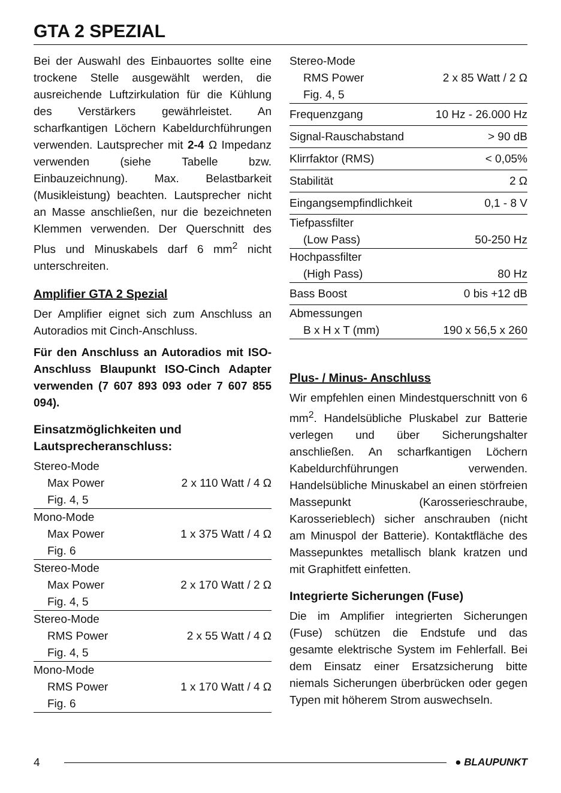GTA 2 SPEZIAL
Bei der Auswahl des Einbauortes sollte eine trockene Stelle ausgewählt werden, die ausreichende Luftzirkulation für die Kühlung des Verstärkers gewährleistet. An scharfkantigen Löchern Kabeldurchführungen verwenden. Lautsprecher mit 2-4 Ω Impedanz verwenden (siehe Tabelle bzw. Einbauzeichnung). Max. Belastbarkeit (Musikleistung) beachten. Lautsprecher nicht an Masse anschließen, nur die bezeichneten Klemmen verwenden. Der Querschnitt des Plus und Minuskabels darf 6 mm<sup>2</sup> nicht unterschreiten.
Amplifier GTA 2 Spezial
Der Amplifier eignet sich zum Anschluss an Autoradios mit Cinch-Anschluss.
Für den Anschluss an Autoradios mit ISO-Anschluss Blaupunkt ISO-Cinch Adapter verwenden (7 607 893 093 oder 7 607 855 094).
Einsatzmöglichkeiten und Lautsprecheranschluss:
| Stereo-Mode | |
| Max Power | 2 x 110 Watt / 4 Ω |
| Fig. 4, 5 | |
| Mono-Mode | |
| Max Power | 1 x 375 Watt / 4 Ω |
| Fig. 6 | |
| Stereo-Mode | |
| Max Power | 2 x 170 Watt / 2 Ω |
| Fig. 4, 5 | |
| Stereo-Mode | |
| RMS Power | 2 x 55 Watt / 4 Ω |
| Fig. 4, 5 | |
| Mono-Mode | |
| RMS Power | 1 x 170 Watt / 4 Ω |
| Fig. 6 | |
| Stereo-Mode | |
| RMS Power | 2 x 85 Watt / 2 Ω |
| Fig. 4, 5 | |
| Frequenzgang | 10 Hz - 26.000 Hz |
| Signal-Rauschabstand | > 90 dB |
| Klirrfaktor (RMS) | < 0,05% |
| Stabilität | 2 Ω |
| Eingangsempfindlichkeit | 0,1 - 8 V |
| Tiefpassfilter | |
| (Low Pass) | 50-250 Hz |
| Hochpassfilter | |
| (High Pass) | 80 Hz |
| Bass Boost | 0 bis +12 dB |
| Abmessungen | |
| B x H x T (mm) | 190 x 56,5 x 260 |
Plus- / Minus- Anschluss
Wir empfehlen einen Mindestquerschnitt von 6 mm<sup>2</sup>. Handelsübliche Pluskabel zur Batterie verlegen und über Sicherungshalter anschließen. An scharfkantigen Löchern Kabeldurchführungen verwenden. Handelsübliche Minuskabel an einen störfreien Massepunkt (Karosserieschraube, Karosserieblech) sicher anschrauben (nicht am Minuspol der Batterie). Kontaktfläche des Massepunktes metallisch blank kratzen und mit Graphitfett einfetten.
Integrierte Sicherungen (Fuse)
Die im Amplifier integrierten Sicherungen (Fuse) schützen die Endstufe und das gesamte elektrische System im Fehlerfall. Bei dem Einsatz einer Ersatzsicherung bitte niemals Sicherungen überbrücken oder gegen Typen mit höherem Strom auswechseln.
4 ● BLAUPUNKT